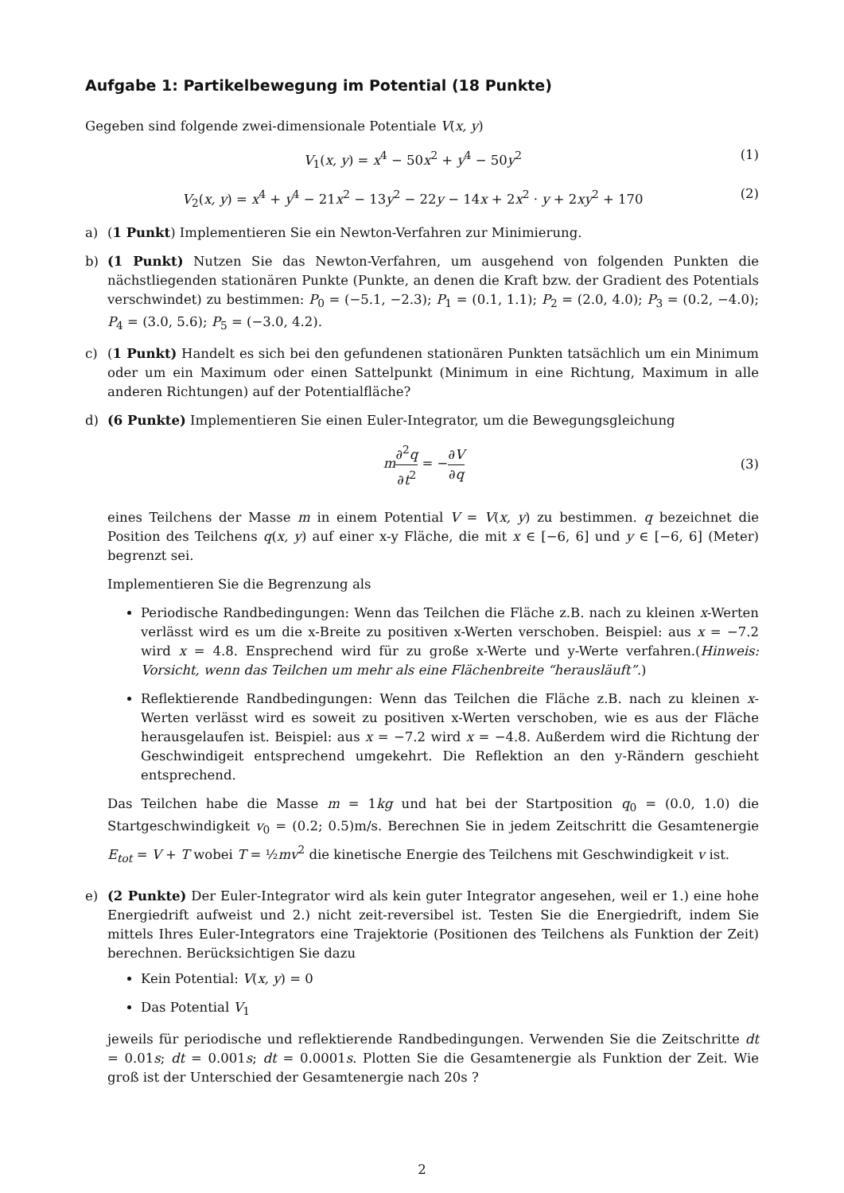Aufgabe 1: Partikelbewegung im Potential (18 Punkte)
Gegeben sind folgende zwei-dimensionale Potentiale V(x, y)
V<sub>1</sub>(x, y) = x<sup>4</sup> − 50x<sup>2</sup> + y<sup>4</sup> − 50y<sup>2</sup> (1)
V<sub>2</sub>(x, y) = x<sup>4</sup> + y<sup>4</sup> − 21x<sup>2</sup> − 13y<sup>2</sup> − 22y − 14x + 2x<sup>2</sup> · y + 2xy<sup>2</sup> + 170 (2)
a) (1 Punkt) Implementieren Sie ein Newton-Verfahren zur Minimierung.
b) (1 Punkt) Nutzen Sie das Newton-Verfahren, um ausgehend von folgenden Punkten die nächstliegenden stationären Punkte (Punkte, an denen die Kraft bzw. der Gradient des Potentials verschwindet) zu bestimmen: P<sub>0</sub> = (−5.1, −2.3); P<sub>1</sub> = (0.1, 1.1); P<sub>2</sub> = (2.0, 4.0); P<sub>3</sub> = (0.2, −4.0); P<sub>4</sub> = (3.0, 5.6); P<sub>5</sub> = (−3.0, 4.2).
c) (1 Punkt) Handelt es sich bei den gefundenen stationären Punkten tatsächlich um ein Minimum oder um ein Maximum oder einen Sattelpunkt (Minimum in eine Richtung, Maximum in alle anderen Richtungen) auf der Potentialfläche?
d) (6 Punkte) Implementieren Sie einen Euler-Integrator, um die Bewegungsgleichung
m∂<sup>2</sup>q ∂t<sup>2</sup> = −∂V ∂q (3)
eines Teilchens der Masse m in einem Potential V = V(x, y) zu bestimmen. q bezeichnet die Position des Teilchens q(x, y) auf einer x-y Fläche, die mit x ∈ [−6, 6] und y ∈ [−6, 6] (Meter) begrenzt sei.
Implementieren Sie die Begrenzung als
Periodische Randbedingungen: Wenn das Teilchen die Fläche z.B. nach zu kleinen x-Werten verlässt wird es um die x-Breite zu positiven x-Werten verschoben. Beispiel: aus x = −7.2 wird x = 4.8. Ensprechend wird für zu große x-Werte und y-Werte verfahren.(Hinweis: Vorsicht, wenn das Teilchen um mehr als eine Flächenbreite “herausläuft”.)
Reflektierende Randbedingungen: Wenn das Teilchen die Fläche z.B. nach zu kleinen x-Werten verlässt wird es soweit zu positiven x-Werten verschoben, wie es aus der Fläche herausgelaufen ist. Beispiel: aus x = −7.2 wird x = −4.8. Außerdem wird die Richtung der Geschwindigeit entsprechend umgekehrt. Die Reflektion an den y-Rändern geschieht entsprechend.
Das Teilchen habe die Masse m = 1kg und hat bei der Startposition q<sub>0</sub> = (0.0, 1.0) die Startgeschwindigkeit v<sub>0</sub> = (0.2; 0.5)m/s. Berechnen Sie in jedem Zeitschritt die Gesamtenergie E<sub>tot</sub> = V + T wobei T = ½mv<sup>2</sup> die kinetische Energie des Teilchens mit Geschwindigkeit v ist.
e) (2 Punkte) Der Euler-Integrator wird als kein guter Integrator angesehen, weil er 1.) eine hohe Energiedrift aufweist und 2.) nicht zeit-reversibel ist. Testen Sie die Energiedrift, indem Sie mittels Ihres Euler-Integrators eine Trajektorie (Positionen des Teilchens als Funktion der Zeit) berechnen. Berücksichtigen Sie dazu
Kein Potential: V(x, y) = 0
Das Potential V<sub>1</sub>
jeweils für periodische und reflektierende Randbedingungen. Verwenden Sie die Zeitschritte dt = 0.01s; dt = 0.001s; dt = 0.0001s. Plotten Sie die Gesamtenergie als Funktion der Zeit. Wie groß ist der Unterschied der Gesamtenergie nach 20s ?
2